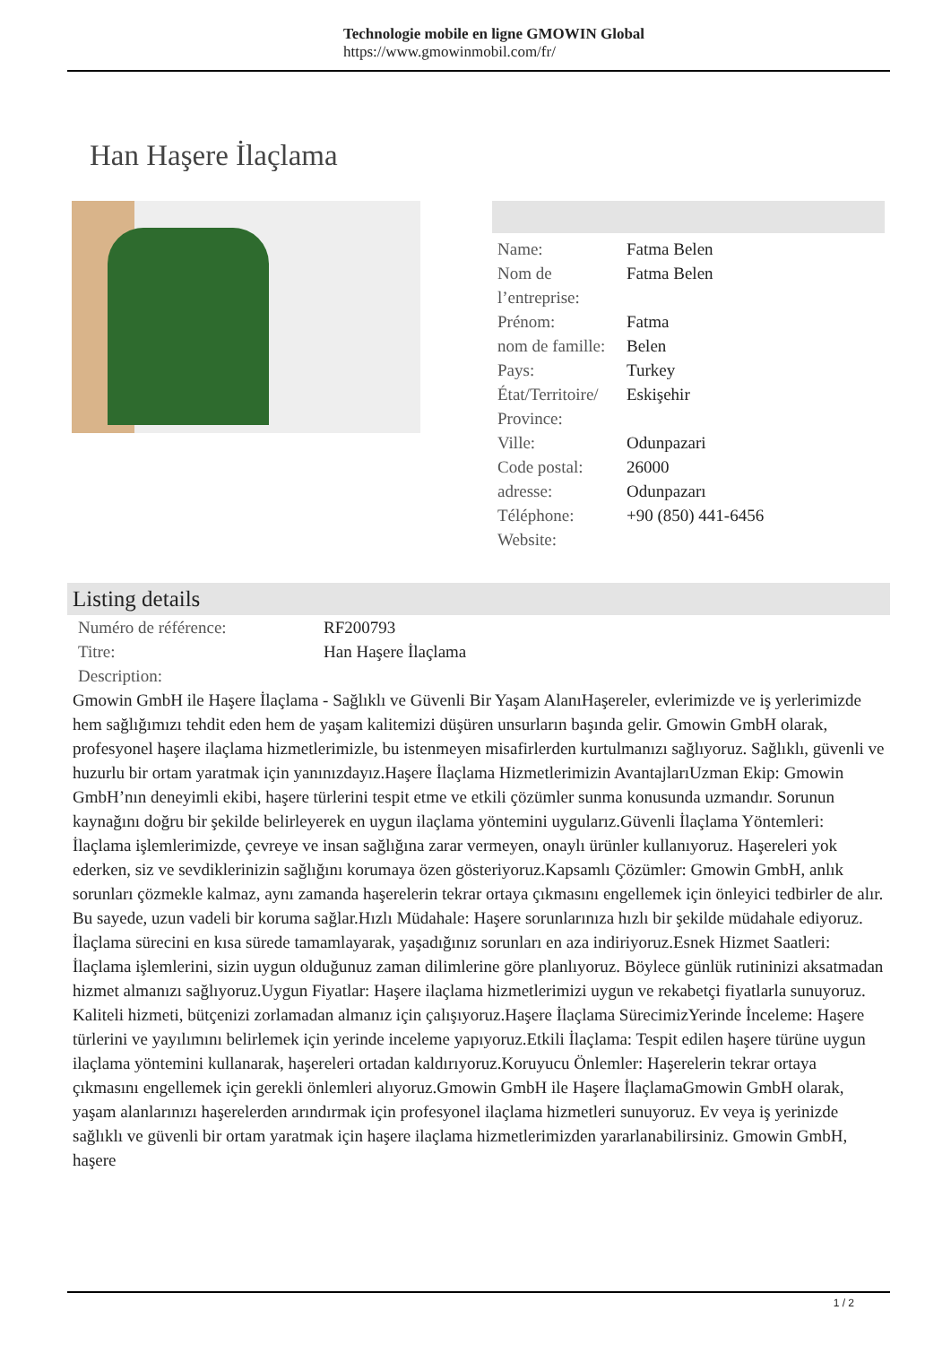Technologie mobile en ligne GMOWIN Global
https://www.gmowinmobil.com/fr/
Han Haşere İlaçlama
| Name: | Fatma Belen |
| Nom de l’entreprise: | Fatma Belen |
| Prénom: | Fatma |
| nom de famille: | Belen |
| Pays: | Turkey |
| État/Territoire/ Province: | Eskişehir |
| Ville: | Odunpazari |
| Code postal: | 26000 |
| adresse: | Odunpazarı |
| Téléphone: | +90 (850) 441-6456 |
| Website: | |
Listing details
| Numéro de référence: | RF200793 |
| Titre: | Han Haşere İlaçlama |
| Description: | |
Gmowin GmbH ile Haşere İlaçlama - Sağlıklı ve Güvenli Bir Yaşam AlanıHaşereler, evlerimizde ve iş yerlerimizde hem sağlığımızı tehdit eden hem de yaşam kalitemizi düşüren unsurların başında gelir. Gmowin GmbH olarak, profesyonel haşere ilaçlama hizmetlerimizle, bu istenmeyen misafirlerden kurtulmanızı sağlıyoruz. Sağlıklı, güvenli ve huzurlu bir ortam yaratmak için yanınızdayız.Haşere İlaçlama Hizmetlerimizin AvantajlarıUzman Ekip: Gmowin GmbH’nın deneyimli ekibi, haşere türlerini tespit etme ve etkili çözümler sunma konusunda uzmandır. Sorunun kaynağını doğru bir şekilde belirleyerek en uygun ilaçlama yöntemini uygularız.Güvenli İlaçlama Yöntemleri: İlaçlama işlemlerimizde, çevreye ve insan sağlığına zarar vermeyen, onaylı ürünler kullanıyoruz. Haşereleri yok ederken, siz ve sevdiklerinizin sağlığını korumaya özen gösteriyoruz.Kapsamlı Çözümler: Gmowin GmbH, anlık sorunları çözmekle kalmaz, aynı zamanda haşerelerin tekrar ortaya çıkmasını engellemek için önleyici tedbirler de alır. Bu sayede, uzun vadeli bir koruma sağlar.Hızlı Müdahale: Haşere sorunlarınıza hızlı bir şekilde müdahale ediyoruz. İlaçlama sürecini en kısa sürede tamamlayarak, yaşadığınız sorunları en aza indiriyoruz.Esnek Hizmet Saatleri: İlaçlama işlemlerini, sizin uygun olduğunuz zaman dilimlerine göre planlıyoruz. Böylece günlük rutininizi aksatmadan hizmet almanızı sağlıyoruz.Uygun Fiyatlar: Haşere ilaçlama hizmetlerimizi uygun ve rekabetçi fiyatlarla sunuyoruz. Kaliteli hizmeti, bütçenizi zorlamadan almanız için çalışıyoruz.Haşere İlaçlama SürecimizYerinde İnceleme: Haşere türlerini ve yayılımını belirlemek için yerinde inceleme yapıyoruz.Etkili İlaçlama: Tespit edilen haşere türüne uygun ilaçlama yöntemini kullanarak, haşereleri ortadan kaldırıyoruz.Koruyucu Önlemler: Haşerelerin tekrar ortaya çıkmasını engellemek için gerekli önlemleri alıyoruz.Gmowin GmbH ile Haşere İlaçlamaGmowin GmbH olarak, yaşam alanlarınızı haşerelerden arındırmak için profesyonel ilaçlama hizmetleri sunuyoruz. Ev veya iş yerinizde sağlıklı ve güvenli bir ortam yaratmak için haşere ilaçlama hizmetlerimizden yararlanabilirsiniz. Gmowin GmbH, haşere
1 / 2